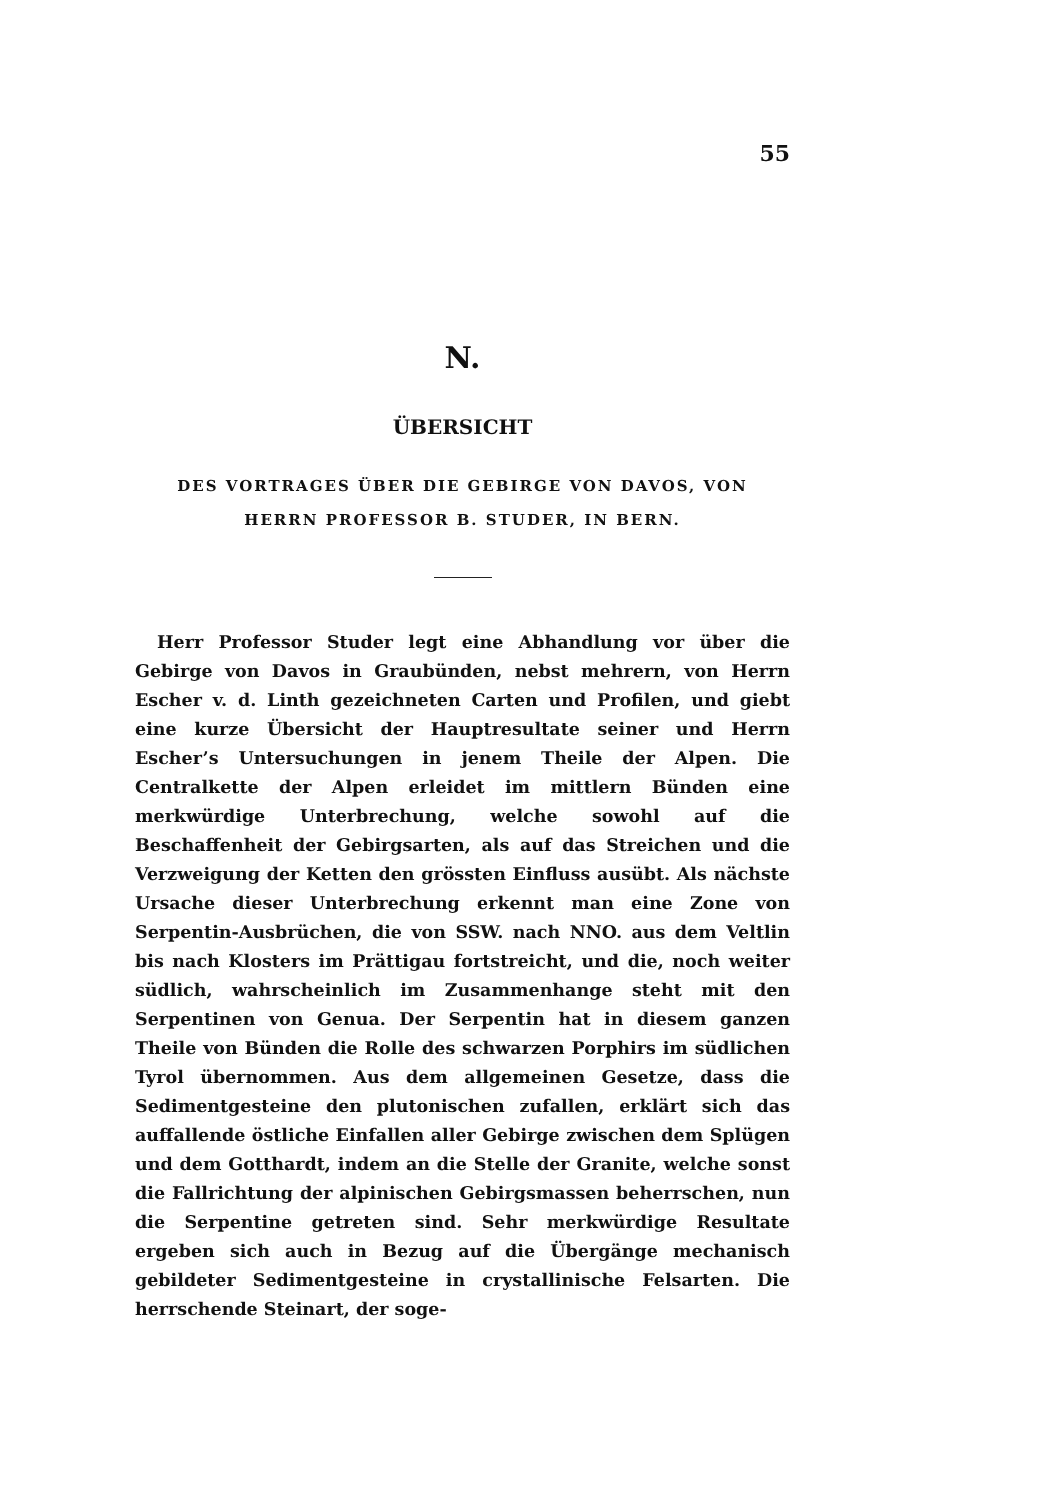55
N.
ÜBERSICHT
DES VORTRAGES ÜBER DIE GEBIRGE VON DAVOS, VON
HERRN PROFESSOR B. STUDER, IN BERN.
Herr Professor Studer legt eine Abhandlung vor über die Gebirge von Davos in Graubünden, nebst mehrern, von Herrn Escher v. d. Linth gezeichneten Carten und Profilen, und giebt eine kurze Übersicht der Hauptresultate seiner und Herrn Escher’s Untersuchungen in jenem Theile der Alpen. Die Centralkette der Alpen erleidet im mittlern Bünden eine merkwürdige Unterbrechung, welche sowohl auf die Beschaffenheit der Gebirgsarten, als auf das Streichen und die Verzweigung der Ketten den grössten Einfluss ausübt. Als nächste Ursache dieser Unterbrechung erkennt man eine Zone von Serpentin-Ausbrüchen, die von SSW. nach NNO. aus dem Veltlin bis nach Klosters im Prättigau fortstreicht, und die, noch weiter südlich, wahrscheinlich im Zusammenhange steht mit den Serpentinen von Genua. Der Serpentin hat in diesem ganzen Theile von Bünden die Rolle des schwarzen Porphirs im südlichen Tyrol übernommen. Aus dem allgemeinen Gesetze, dass die Sedimentgesteine den plutonischen zufallen, erklärt sich das auffallende östliche Einfallen aller Gebirge zwischen dem Splügen und dem Gotthardt, indem an die Stelle der Granite, welche sonst die Fallrichtung der alpinischen Gebirgsmassen beherrschen, nun die Serpentine getreten sind. Sehr merkwürdige Resultate ergeben sich auch in Bezug auf die Übergänge mechanisch gebildeter Sedimentgesteine in crystallinische Felsarten. Die herrschende Steinart, der soge-